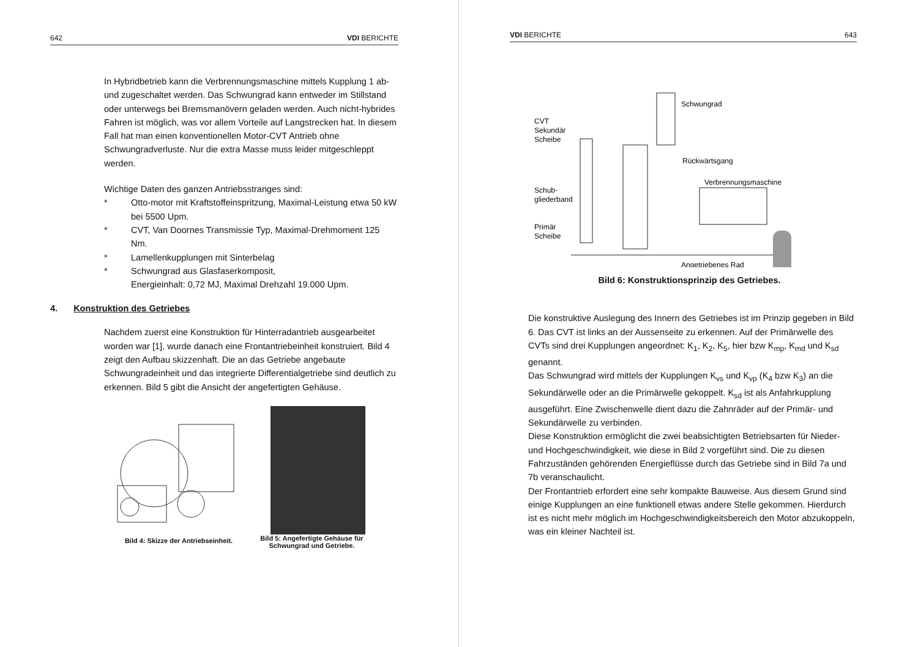642 VDI BERICHTE
In Hybridbetrieb kann die Verbrennungsmaschine mittels Kupplung 1 ab- und zugeschaltet werden. Das Schwungrad kann entweder im Stillstand oder unterwegs bei Bremsmanövern geladen werden. Auch nicht-hybrides Fahren ist möglich, was vor allem Vorteile auf Langstrecken hat. In diesem Fall hat man einen konventionellen Motor-CVT Antrieb ohne Schwungradverluste. Nur die extra Masse muss leider mitgeschleppt werden.
Wichtige Daten des ganzen Antriebsstranges sind:
* Otto-motor mit Kraftstoffeinspritzung, Maximal-Leistung etwa 50 kW bei 5500 Upm.
* CVT, Van Doornes Transmissie Typ, Maximal-Drehmoment 125 Nm.
* Lamellenkupplungen mit Sinterbelag
* Schwungrad aus Glasfaserkomposit,
Energieinhalt: 0,72 MJ, Maximal Drehzahl 19.000 Upm.
4. Konstruktion des Getriebes
Nachdem zuerst eine Konstruktion für Hinterradantrieb ausgearbeitet worden war [1], wurde danach eine Frontantriebeinheit konstruiert. Bild 4 zeigt den Aufbau skizzenhaft. Die an das Getriebe angebaute Schwungradeinheit und das integrierte Differentialgetriebe sind deutlich zu erkennen. Bild 5 gibt die Ansicht der angefertigten Gehäuse.
Bild 4: Skizze der Antriebseinheit.
Bild 5: Angefertigte Gehäuse für
Schwungrad und Getriebe.
VDI BERICHTE 643
Schwungrad
CVT
Sekundär
Scheibe
Rückwärtsgang
Verbrennungsmaschine
Schub-
gliederband
Primär
Scheibe
Angetriebenes Rad
Bild 6: Konstruktionsprinzip des Getriebes.
Die konstruktive Auslegung des Innern des Getriebes ist im Prinzip gegeben in Bild 6. Das CVT ist links an der Aussenseite zu erkennen. Auf der Primärwelle des CVTs sind drei Kupplungen angeordnet: K<sub>1</sub>, K<sub>2</sub>, K<sub>5</sub>, hier bzw K<sub>mp</sub>, K<sub>md</sub> und K<sub>sd</sub> genannt.
Das Schwungrad wird mittels der Kupplungen K<sub>vs</sub> und K<sub>vp</sub> (K<sub>4</sub> bzw K<sub>3</sub>) an die Sekundärwelle oder an die Primärwelle gekoppelt. K<sub>sd</sub> ist als Anfahrkupplung ausgeführt. Eine Zwischenwelle dient dazu die Zahnräder auf der Primär- und Sekundärwelle zu verbinden.
Diese Konstruktion ermöglicht die zwei beabsichtigten Betriebsarten für Nieder- und Hochgeschwindigkeit, wie diese in Bild 2 vorgeführt sind. Die zu diesen Fahrzuständen gehörenden Energieflüsse durch das Getriebe sind in Bild 7a und 7b veranschaulicht.
Der Frontantrieb erfordert eine sehr kompakte Bauweise. Aus diesem Grund sind einige Kupplungen an eine funktionell etwas andere Stelle gekommen. Hierdurch ist es nicht mehr möglich im Hochgeschwindigkeitsbereich den Motor abzukoppeln, was ein kleiner Nachteil ist.